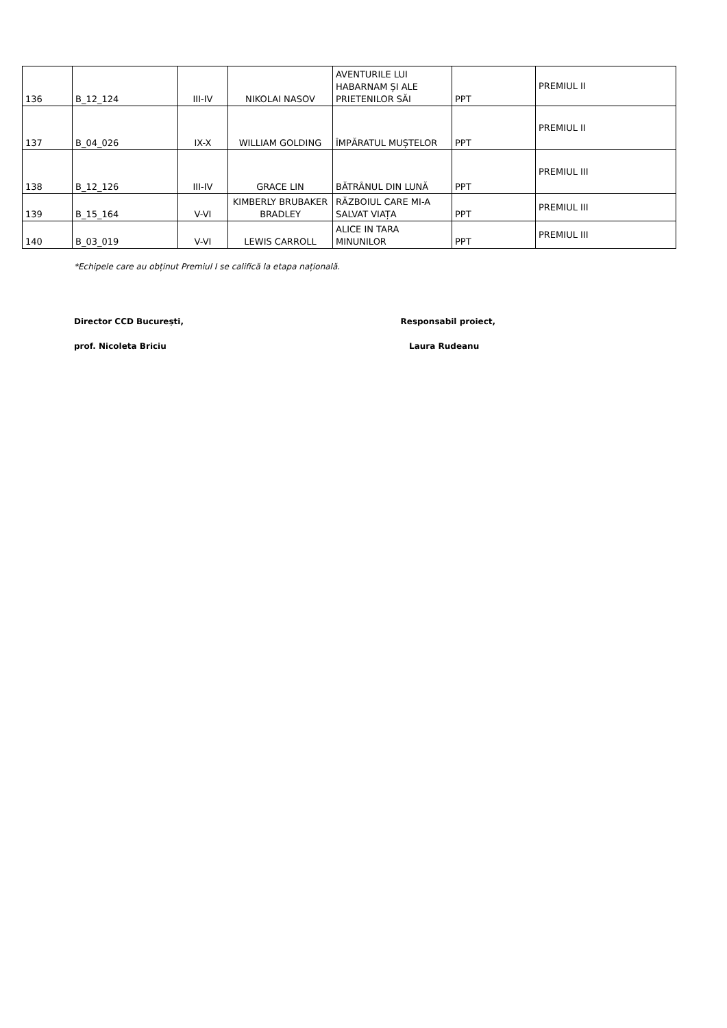| 136 | B_12_124 | III-IV | NIKOLAI NASOV | AVENTURILE LUI HABARNAM ȘI ALE PRIETENILOR SĂI | PPT | PREMIUL II |
| 137 | B_04_026 | IX-X | WILLIAM GOLDING | ÎMPĂRATUL MUȘTELOR | PPT | PREMIUL II |
| 138 | B_12_126 | III-IV | GRACE LIN | BĂTRÂNUL DIN LUNĂ | PPT | PREMIUL III |
| 139 | B_15_164 | V-VI | KIMBERLY BRUBAKER BRADLEY | RĂZBOIUL CARE MI-A SALVAT VIAȚA | PPT | PREMIUL III |
| 140 | B_03_019 | V-VI | LEWIS CARROLL | ALICE IN TARA MINUNILOR | PPT | PREMIUL III |
*Echipele care au obținut Premiul I se califică la etapa națională.
Director CCD București, Responsabil proiect,
prof. Nicoleta Briciu Laura Rudeanu